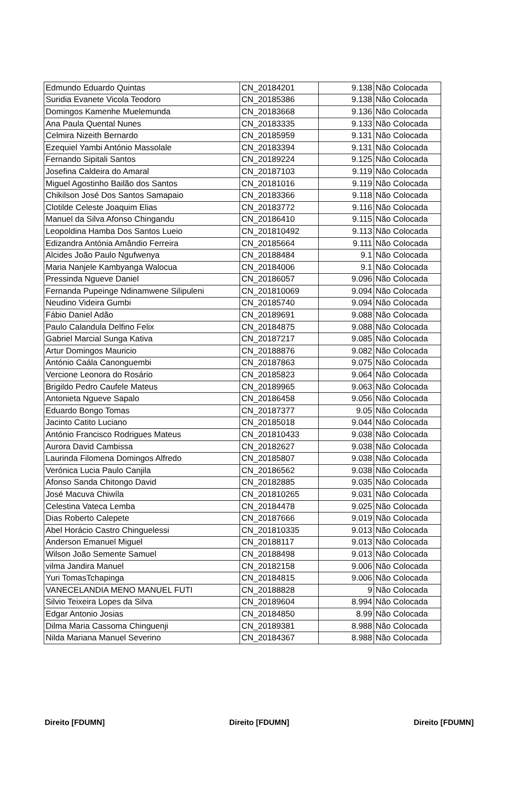| Edmundo Eduardo Quintas | CN_20184201 | 9.138 | Não Colocada |
| Suridia Evanete Vicola Teodoro | CN_20185386 | 9.138 | Não Colocada |
| Domingos Kamenhe Muelemunda | CN_20183668 | 9.136 | Não Colocada |
| Ana Paula Quental Nunes | CN_20183335 | 9.133 | Não Colocada |
| Celmira Nizeith Bernardo | CN_20185959 | 9.131 | Não Colocada |
| Ezequiel Yambi António Massolale | CN_20183394 | 9.131 | Não Colocada |
| Fernando Sipitali Santos | CN_20189224 | 9.125 | Não Colocada |
| Josefina Caldeira do Amaral | CN_20187103 | 9.119 | Não Colocada |
| Miguel Agostinho Bailão dos Santos | CN_20181016 | 9.119 | Não Colocada |
| Chikilson José Dos Santos Samapaio | CN_20183366 | 9.118 | Não Colocada |
| Clotilde Celeste Joaquim Elias | CN_20183772 | 9.116 | Não Colocada |
| Manuel da Silva Afonso Chingandu | CN_20186410 | 9.115 | Não Colocada |
| Leopoldina Hamba Dos Santos Lueio | CN_201810492 | 9.113 | Não Colocada |
| Edizandra Antónia Amândio Ferreira | CN_20185664 | 9.111 | Não Colocada |
| Alcides João Paulo Ngufwenya | CN_20188484 | 9.1 | Não Colocada |
| Maria Nanjele Kambyanga Walocua | CN_20184006 | 9.1 | Não Colocada |
| Pressinda Ngueve Daniel | CN_20186057 | 9.096 | Não Colocada |
| Fernanda Pupeinge Ndinamwene Silipuleni | CN_201810069 | 9.094 | Não Colocada |
| Neudino Videira Gumbi | CN_20185740 | 9.094 | Não Colocada |
| Fábio Daniel Adão | CN_20189691 | 9.088 | Não Colocada |
| Paulo Calandula Delfino Felix | CN_20184875 | 9.088 | Não Colocada |
| Gabriel Marcial Sunga Kativa | CN_20187217 | 9.085 | Não Colocada |
| Artur Domingos Mauricio | CN_20188876 | 9.082 | Não Colocada |
| António Caála Canonguembi | CN_20187863 | 9.075 | Não Colocada |
| Vercione Leonora do Rosário | CN_20185823 | 9.064 | Não Colocada |
| Brigildo Pedro Caufele Mateus | CN_20189965 | 9.063 | Não Colocada |
| Antonieta Ngueve Sapalo | CN_20186458 | 9.056 | Não Colocada |
| Eduardo Bongo Tomas | CN_20187377 | 9.05 | Não Colocada |
| Jacinto Catito Luciano | CN_20185018 | 9.044 | Não Colocada |
| António Francisco Rodrigues Mateus | CN_201810433 | 9.038 | Não Colocada |
| Aurora David Cambissa | CN_20182627 | 9.038 | Não Colocada |
| Laurinda Filomena Domingos Alfredo | CN_20185807 | 9.038 | Não Colocada |
| Verónica Lucia Paulo Canjila | CN_20186562 | 9.038 | Não Colocada |
| Afonso Sanda Chitongo David | CN_20182885 | 9.035 | Não Colocada |
| José Macuva Chiwíla | CN_201810265 | 9.031 | Não Colocada |
| Celestina Vateca Lemba | CN_20184478 | 9.025 | Não Colocada |
| Dias Roberto Calepete | CN_20187666 | 9.019 | Não Colocada |
| Abel Horácio Castro Chinguelessi | CN_201810335 | 9.013 | Não Colocada |
| Anderson Emanuel Miguel | CN_20188117 | 9.013 | Não Colocada |
| Wilson João Semente Samuel | CN_20188498 | 9.013 | Não Colocada |
| vilma Jandira Manuel | CN_20182158 | 9.006 | Não Colocada |
| Yuri TomasTchapinga | CN_20184815 | 9.006 | Não Colocada |
| VANECELANDIA MENO MANUEL FUTI | CN_20188828 | 9 | Não Colocada |
| Silvio Teixeira Lopes da Silva | CN_20189604 | 8.994 | Não Colocada |
| Edgar Antonio Josias | CN_20184850 | 8.99 | Não Colocada |
| Dilma Maria Cassoma Chinguenji | CN_20189381 | 8.988 | Não Colocada |
| Nilda Mariana Manuel Severino | CN_20184367 | 8.988 | Não Colocada |
Direito [FDUMN] Direito [FDUMN] Direito [FDUMN]